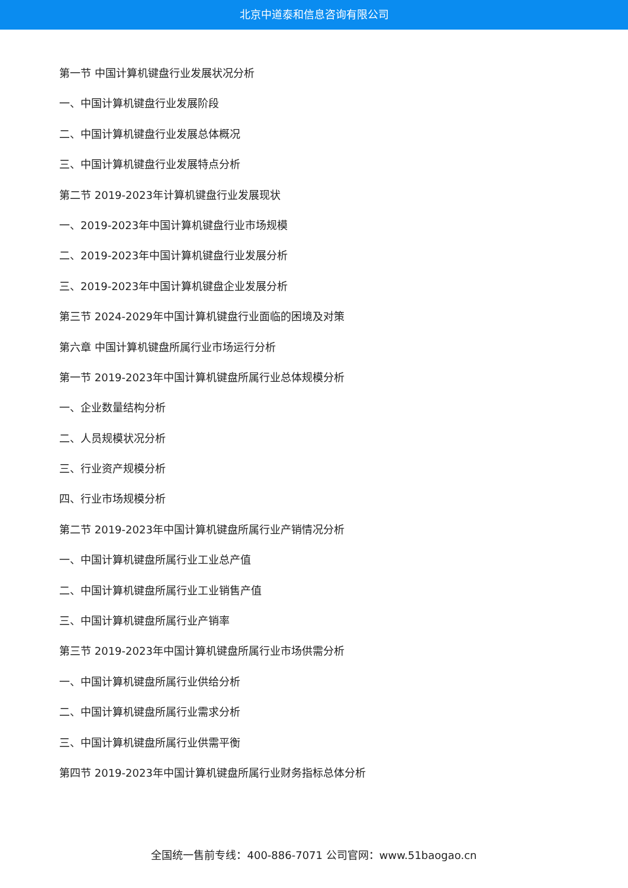北京中道泰和信息咨询有限公司
第一节 中国计算机键盘行业发展状况分析
一、中国计算机键盘行业发展阶段
二、中国计算机键盘行业发展总体概况
三、中国计算机键盘行业发展特点分析
第二节 2019-2023年计算机键盘行业发展现状
一、2019-2023年中国计算机键盘行业市场规模
二、2019-2023年中国计算机键盘行业发展分析
三、2019-2023年中国计算机键盘企业发展分析
第三节 2024-2029年中国计算机键盘行业面临的困境及对策
第六章 中国计算机键盘所属行业市场运行分析
第一节 2019-2023年中国计算机键盘所属行业总体规模分析
一、企业数量结构分析
二、人员规模状况分析
三、行业资产规模分析
四、行业市场规模分析
第二节 2019-2023年中国计算机键盘所属行业产销情况分析
一、中国计算机键盘所属行业工业总产值
二、中国计算机键盘所属行业工业销售产值
三、中国计算机键盘所属行业产销率
第三节 2019-2023年中国计算机键盘所属行业市场供需分析
一、中国计算机键盘所属行业供给分析
二、中国计算机键盘所属行业需求分析
三、中国计算机键盘所属行业供需平衡
第四节 2019-2023年中国计算机键盘所属行业财务指标总体分析
全国统一售前专线：400-886-7071 公司官网：www.51baogao.cn